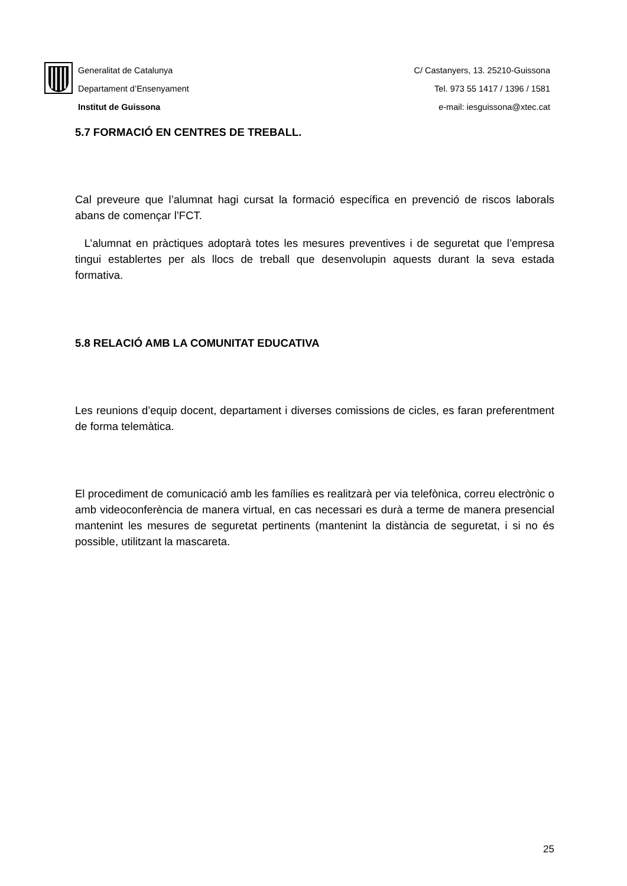Generalitat de Catalunya
Departament d’Ensenyament
Institut de Guissona
C/ Castanyers, 13. 25210-Guissona
Tel. 973 55 1417 / 1396 / 1581
e-mail: iesguissona@xtec.cat
5.7 FORMACIÓ EN CENTRES DE TREBALL.
Cal preveure que l’alumnat hagi cursat la formació específica en prevenció de riscos laborals abans de començar l’FCT.
L’alumnat en pràctiques adoptarà totes les mesures preventives i de seguretat que l’empresa tingui establertes per als llocs de treball que desenvolupin aquests durant la seva estada formativa.
5.8 RELACIÓ AMB LA COMUNITAT EDUCATIVA
Les reunions d’equip docent, departament i diverses comissions de cicles, es faran preferentment de forma telemàtica.
El procediment de comunicació amb les famílies es realitzarà per via telefònica, correu electrònic o amb videoconferència de manera virtual, en cas necessari es durà a terme de manera presencial mantenint les mesures de seguretat pertinents (mantenint la distància de seguretat, i si no és possible, utilitzant la mascareta.
25